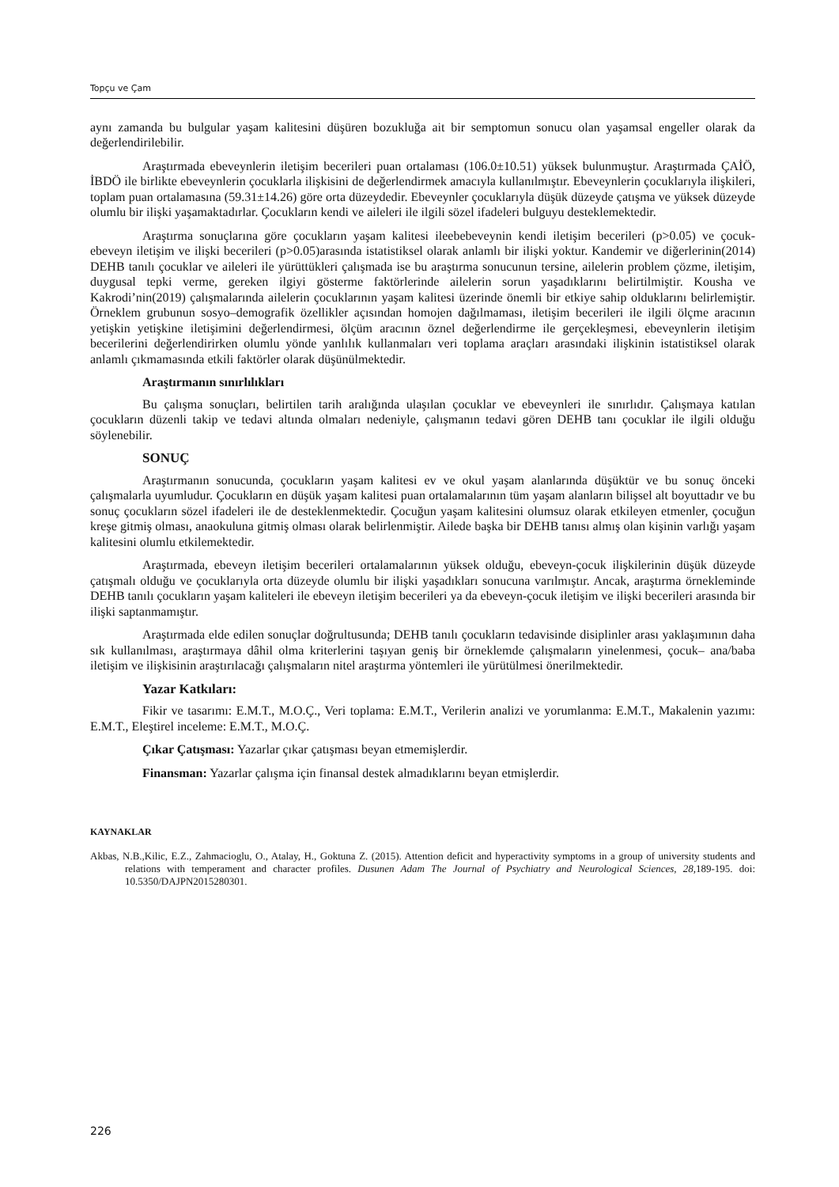Topçu ve Çam
aynı zamanda bu bulgular yaşam kalitesini düşüren bozukluğa ait bir semptomun sonucu olan yaşamsal engeller olarak da değerlendirilebilir.
Araştırmada ebeveynlerin iletişim becerileri puan ortalaması (106.0±10.51) yüksek bulunmuştur. Araştırmada ÇAİÖ, İBDÖ ile birlikte ebeveynlerin çocuklarla ilişkisini de değerlendirmek amacıyla kullanılmıştır. Ebeveynlerin çocuklarıyla ilişkileri, toplam puan ortalamasına (59.31±14.26) göre orta düzeydedir. Ebeveynler çocuklarıyla düşük düzeyde çatışma ve yüksek düzeyde olumlu bir ilişki yaşamaktadırlar. Çocukların kendi ve aileleri ile ilgili sözel ifadeleri bulguyu desteklemektedir.
Araştırma sonuçlarına göre çocukların yaşam kalitesi ileebebeveynin kendi iletişim becerileri (p>0.05) ve çocuk-ebeveyn iletişim ve ilişki becerileri (p>0.05)arasında istatistiksel olarak anlamlı bir ilişki yoktur. Kandemir ve diğerlerinin(2014) DEHB tanılı çocuklar ve aileleri ile yürüttükleri çalışmada ise bu araştırma sonucunun tersine, ailelerin problem çözme, iletişim, duygusal tepki verme, gereken ilgiyi gösterme faktörlerinde ailelerin sorun yaşadıklarını belirtilmiştir. Kousha ve Kakrodi’nin(2019) çalışmalarında ailelerin çocuklarının yaşam kalitesi üzerinde önemli bir etkiye sahip olduklarını belirlemiştir. Örneklem grubunun sosyo–demografik özellikler açısından homojen dağılmaması, iletişim becerileri ile ilgili ölçme aracının yetişkin yetişkine iletişimini değerlendirmesi, ölçüm aracının öznel değerlendirme ile gerçekleşmesi, ebeveynlerin iletişim becerilerini değerlendirirken olumlu yönde yanlılık kullanmaları veri toplama araçları arasındaki ilişkinin istatistiksel olarak anlamlı çıkmamasında etkili faktörler olarak düşünülmektedir.
Araştırmanın sınırlılıkları
Bu çalışma sonuçları, belirtilen tarih aralığında ulaşılan çocuklar ve ebeveynleri ile sınırlıdır. Çalışmaya katılan çocukların düzenli takip ve tedavi altında olmaları nedeniyle, çalışmanın tedavi gören DEHB tanı çocuklar ile ilgili olduğu söylenebilir.
SONUÇ
Araştırmanın sonucunda, çocukların yaşam kalitesi ev ve okul yaşam alanlarında düşüktür ve bu sonuç önceki çalışmalarla uyumludur. Çocukların en düşük yaşam kalitesi puan ortalamalarının tüm yaşam alanların bilişsel alt boyuttadır ve bu sonuç çocukların sözel ifadeleri ile de desteklenmektedir. Çocuğun yaşam kalitesini olumsuz olarak etkileyen etmenler, çocuğun kreşe gitmiş olması, anaokuluna gitmiş olması olarak belirlenmiştir. Ailede başka bir DEHB tanısı almış olan kişinin varlığı yaşam kalitesini olumlu etkilemektedir.
Araştırmada, ebeveyn iletişim becerileri ortalamalarının yüksek olduğu, ebeveyn-çocuk ilişkilerinin düşük düzeyde çatışmalı olduğu ve çocuklarıyla orta düzeyde olumlu bir ilişki yaşadıkları sonucuna varılmıştır. Ancak, araştırma örnekleminde DEHB tanılı çocukların yaşam kaliteleri ile ebeveyn iletişim becerileri ya da ebeveyn-çocuk iletişim ve ilişki becerileri arasında bir ilişki saptanmamıştır.
Araştırmada elde edilen sonuçlar doğrultusunda; DEHB tanılı çocukların tedavisinde disiplinler arası yaklaşımının daha sık kullanılması, araştırmaya dâhil olma kriterlerini taşıyan geniş bir örneklemde çalışmaların yinelenmesi, çocuk– ana/baba iletişim ve ilişkisinin araştırılacağı çalışmaların nitel araştırma yöntemleri ile yürütülmesi önerilmektedir.
Yazar Katkıları:
Fikir ve tasarımı: E.M.T., M.O.Ç., Veri toplama: E.M.T., Verilerin analizi ve yorumlanma: E.M.T., Makalenin yazımı: E.M.T., Eleştirel inceleme: E.M.T., M.O.Ç.
Çıkar Çatışması: Yazarlar çıkar çatışması beyan etmemişlerdir.
Finansman: Yazarlar çalışma için finansal destek almadıklarını beyan etmişlerdir.
KAYNAKLAR
Akbas, N.B.,Kilic, E.Z., Zahmacioglu, O., Atalay, H., Goktuna Z. (2015). Attention deficit and hyperactivity symptoms in a group of university students and relations with temperament and character profiles. Dusunen Adam The Journal of Psychiatry and Neurological Sciences, 28, 189-195. doi: 10.5350/DAJPN2015280301.
226